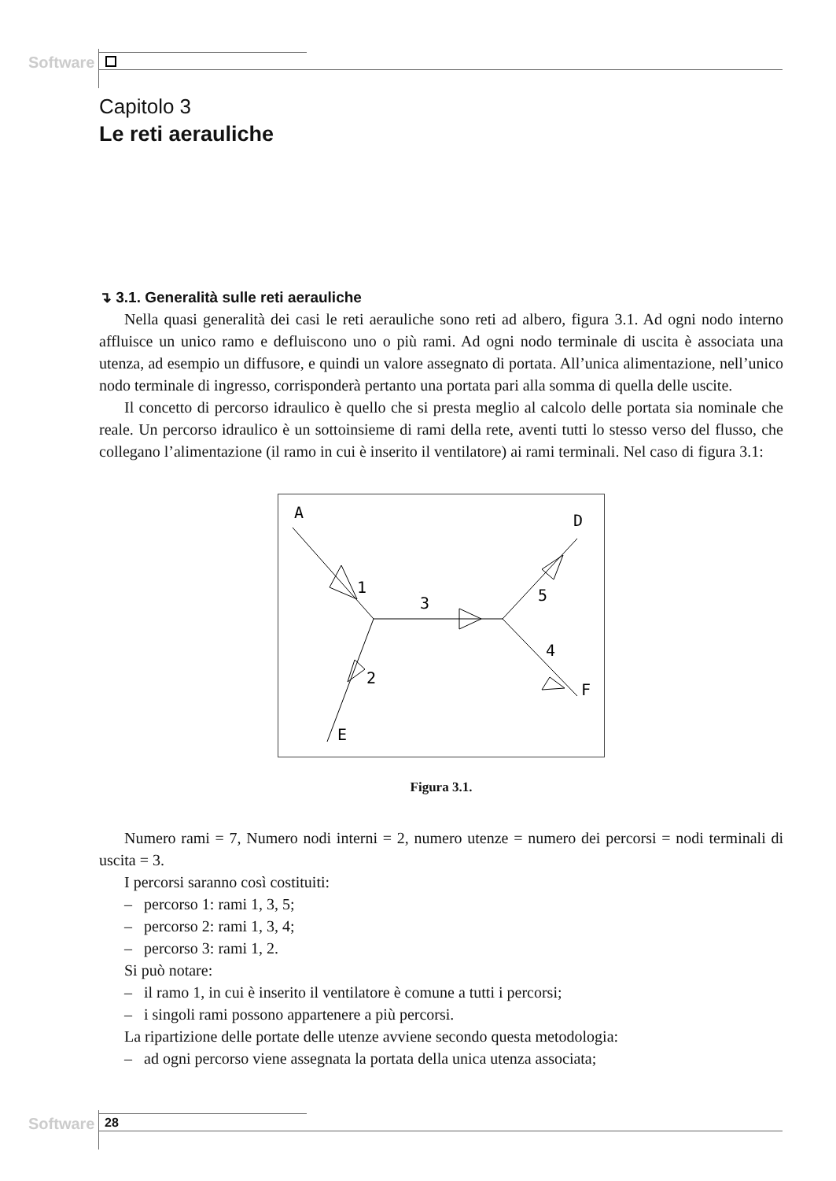Software
Capitolo 3
Le reti aerauliche
↴ 3.1. Generalità sulle reti aerauliche
Nella quasi generalità dei casi le reti aerauliche sono reti ad albero, figura 3.1. Ad ogni nodo interno affluisce un unico ramo e defluiscono uno o più rami. Ad ogni nodo terminale di uscita è associata una utenza, ad esempio un diffusore, e quindi un valore assegnato di portata. All’unica alimentazione, nell’unico nodo terminale di ingresso, corrisponderà pertanto una portata pari alla somma di quella delle uscite.
Il concetto di percorso idraulico è quello che si presta meglio al calcolo delle portata sia nominale che reale. Un percorso idraulico è un sottoinsieme di rami della rete, aventi tutti lo stesso verso del flusso, che collegano l’alimentazione (il ramo in cui è inserito il ventilatore) ai rami terminali. Nel caso di figura 3.1:
A
1
3
5
D
4
F
2
E
Figura 3.1.
Numero rami = 7, Numero nodi interni = 2, numero utenze = numero dei percorsi = nodi terminali di uscita = 3.
I percorsi saranno così costituiti:
– percorso 1: rami 1, 3, 5;
– percorso 2: rami 1, 3, 4;
– percorso 3: rami 1, 2.
Si può notare:
– il ramo 1, in cui è inserito il ventilatore è comune a tutti i percorsi;
– i singoli rami possono appartenere a più percorsi.
La ripartizione delle portate delle utenze avviene secondo questa metodologia:
– ad ogni percorso viene assegnata la portata della unica utenza associata;
Software 28